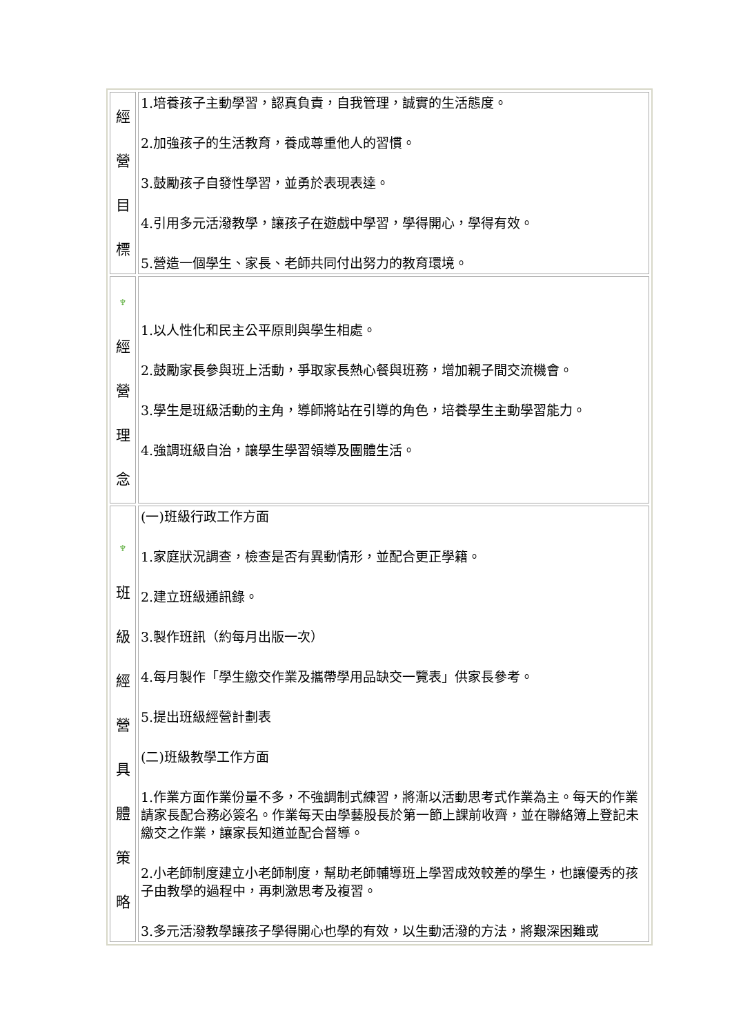| 經 營 目 標 | 1.培養孩子主動學習，認真負責，自我管理，誠實的生活態度。 2.加強孩子的生活教育，養成尊重他人的習慣。 3.鼓勵孩子自發性學習，並勇於表現表達。 4.引用多元活潑教學，讓孩子在遊戲中學習，學得開心，學得有效。 5.營造一個學生、家長、老師共同付出努力的教育環境。 |
| ♆ 經 營 理 念 | 1.以人性化和民主公平原則與學生相處。 2.鼓勵家長參與班上活動，爭取家長熱心餐與班務，增加親子間交流機會。 3.學生是班級活動的主角，導師將站在引導的角色，培養學生主動學習能力。 4.強調班級自治，讓學生學習領導及團體生活。 |
| ♆ 班 級 經 營 具 體 策 略 | (一)班級行政工作方面 1.家庭狀況調查，檢查是否有異動情形，並配合更正學籍。 2.建立班級通訊錄。 3.製作班訊（約每月出版一次） 4.每月製作「學生繳交作業及攜帶學用品缺交一覽表」供家長參考。 5.提出班級經營計劃表 (二)班級教學工作方面 1.作業方面作業份量不多，不強調制式練習，將漸以活動思考式作業為主。每天的作業請家長配合務必簽名。作業每天由學藝股長於第一節上課前收齊，並在聯絡簿上登記未繳交之作業，讓家長知道並配合督導。 2.小老師制度建立小老師制度，幫助老師輔導班上學習成效較差的學生，也讓優秀的孩子由教學的過程中，再刺激思考及複習。 3.多元活潑教學讓孩子學得開心也學的有效，以生動活潑的方法，將艱深困難或 |